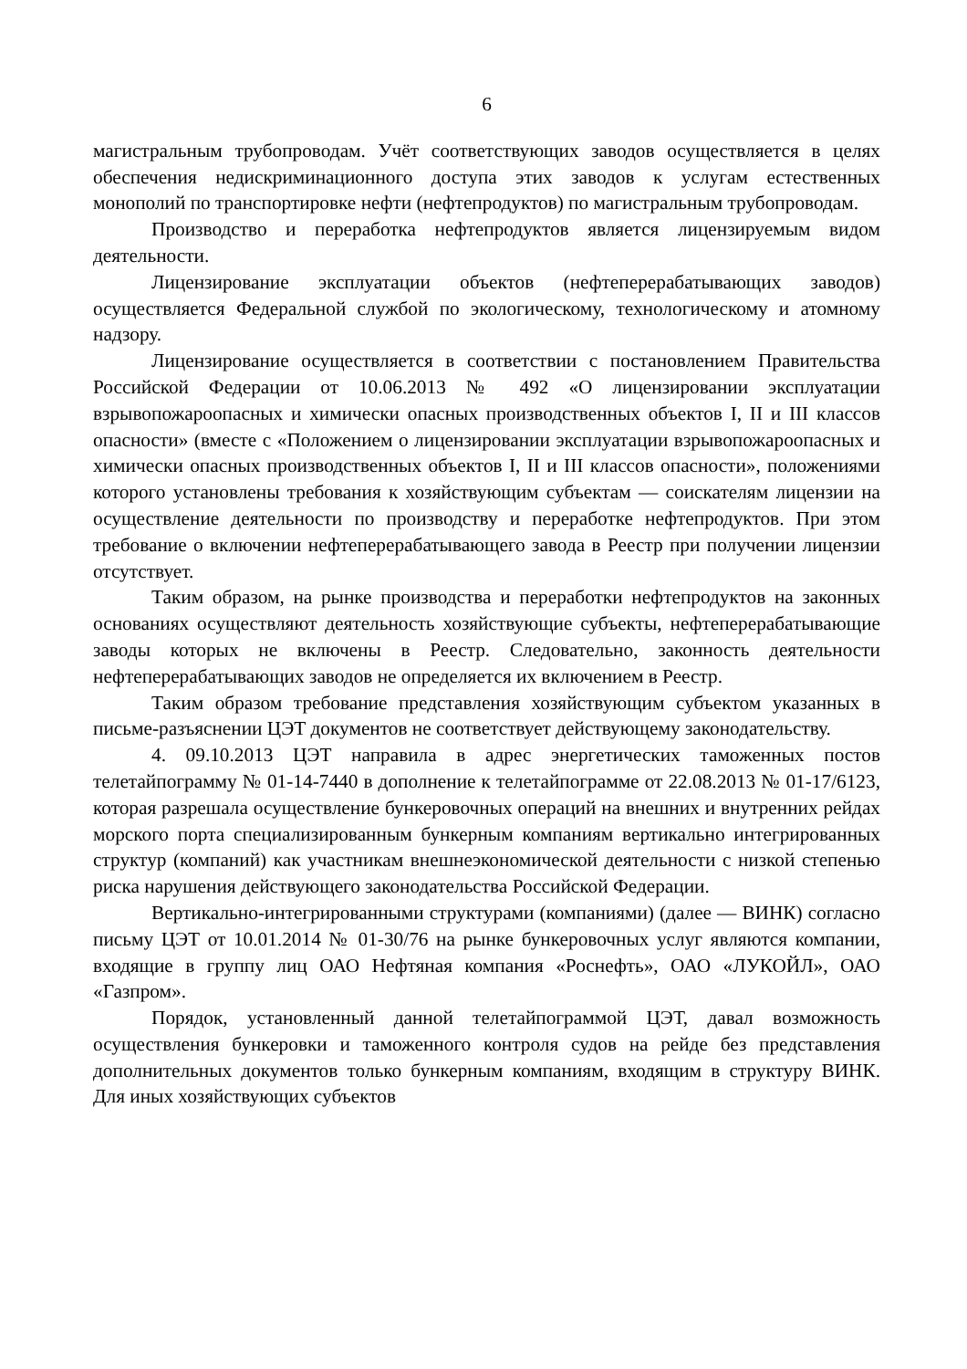6
магистральным трубопроводам. Учёт соответствующих заводов осуществляется в целях обеспечения недискриминационного доступа этих заводов к услугам естественных монополий по транспортировке нефти (нефтепродуктов) по магистральным трубопроводам.
Производство и переработка нефтепродуктов является лицензируемым видом деятельности.
Лицензирование эксплуатации объектов (нефтеперерабатывающих заводов) осуществляется Федеральной службой по экологическому, технологическому и атомному надзору.
Лицензирование осуществляется в соответствии с постановлением Правительства Российской Федерации от 10.06.2013 № 492 «О лицензировании эксплуатации взрывопожароопасных и химически опасных производственных объектов I, II и III классов опасности» (вместе с «Положением о лицензировании эксплуатации взрывопожароопасных и химически опасных производственных объектов I, II и III классов опасности», положениями которого установлены требования к хозяйствующим субъектам — соискателям лицензии на осуществление деятельности по производству и переработке нефтепродуктов. При этом требование о включении нефтеперерабатывающего завода в Реестр при получении лицензии отсутствует.
Таким образом, на рынке производства и переработки нефтепродуктов на законных основаниях осуществляют деятельность хозяйствующие субъекты, нефтеперерабатывающие заводы которых не включены в Реестр. Следовательно, законность деятельности нефтеперерабатывающих заводов не определяется их включением в Реестр.
Таким образом требование представления хозяйствующим субъектом указанных в письме-разъяснении ЦЭТ документов не соответствует действующему законодательству.
4. 09.10.2013 ЦЭТ направила в адрес энергетических таможенных постов телетайпограмму № 01-14-7440 в дополнение к телетайпограмме от 22.08.2013 № 01-17/6123, которая разрешала осуществление бункеровочных операций на внешних и внутренних рейдах морского порта специализированным бункерным компаниям вертикально интегрированных структур (компаний) как участникам внешнеэкономической деятельности с низкой степенью риска нарушения действующего законодательства Российской Федерации.
Вертикально-интегрированными структурами (компаниями) (далее — ВИНК) согласно письму ЦЭТ от 10.01.2014 № 01-30/76 на рынке бункеровочных услуг являются компании, входящие в группу лиц ОАО Нефтяная компания «Роснефть», ОАО «ЛУКОЙЛ», ОАО «Газпром».
Порядок, установленный данной телетайпограммой ЦЭТ, давал возможность осуществления бункеровки и таможенного контроля судов на рейде без представления дополнительных документов только бункерным компаниям, входящим в структуру ВИНК. Для иных хозяйствующих субъектов